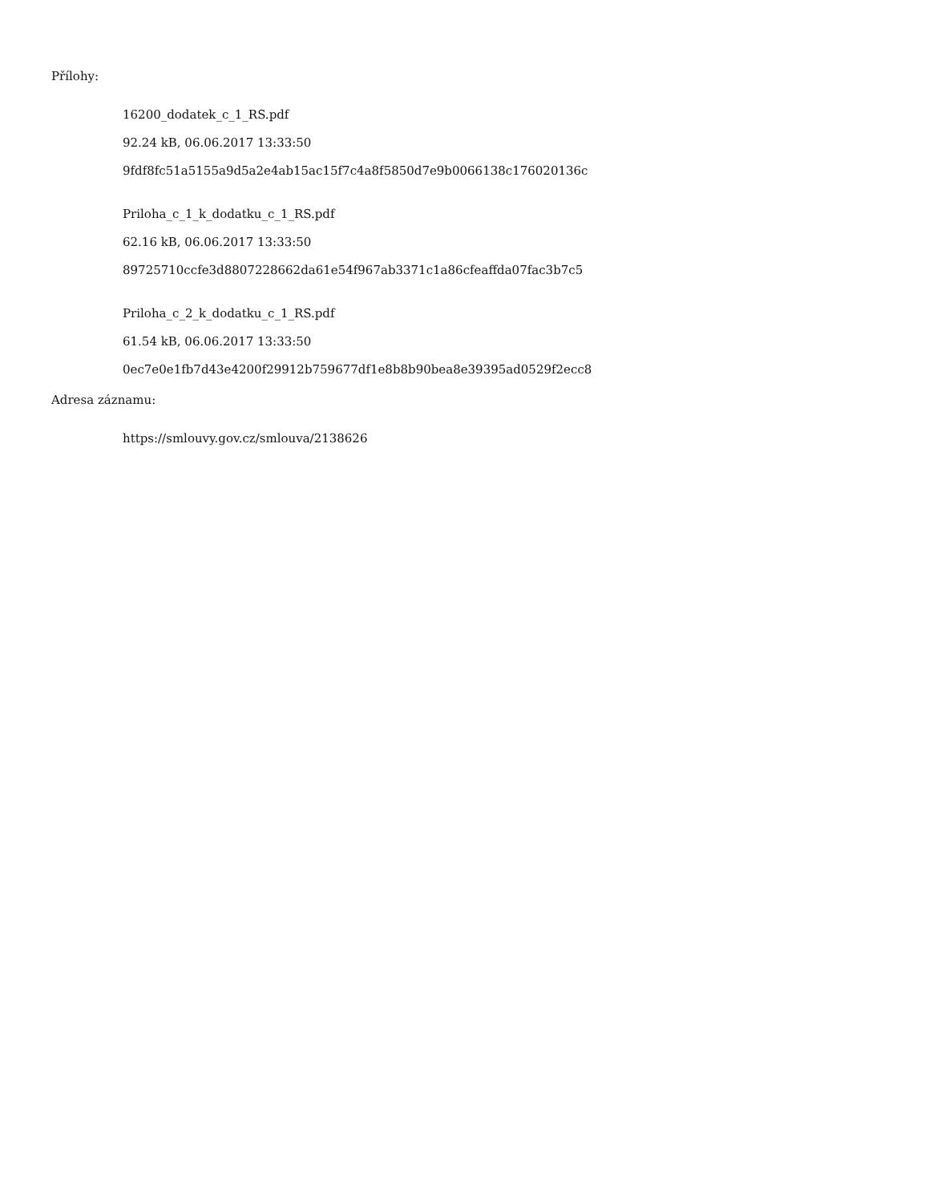Přílohy:
16200_dodatek_c_1_RS.pdf
92.24 kB, 06.06.2017 13:33:50
9fdf8fc51a5155a9d5a2e4ab15ac15f7c4a8f5850d7e9b0066138c176020136c
Priloha_c_1_k_dodatku_c_1_RS.pdf
62.16 kB, 06.06.2017 13:33:50
89725710ccfe3d8807228662da61e54f967ab3371c1a86cfeaffda07fac3b7c5
Priloha_c_2_k_dodatku_c_1_RS.pdf
61.54 kB, 06.06.2017 13:33:50
0ec7e0e1fb7d43e4200f29912b759677df1e8b8b90bea8e39395ad0529f2ecc8
Adresa záznamu:
https://smlouvy.gov.cz/smlouva/2138626